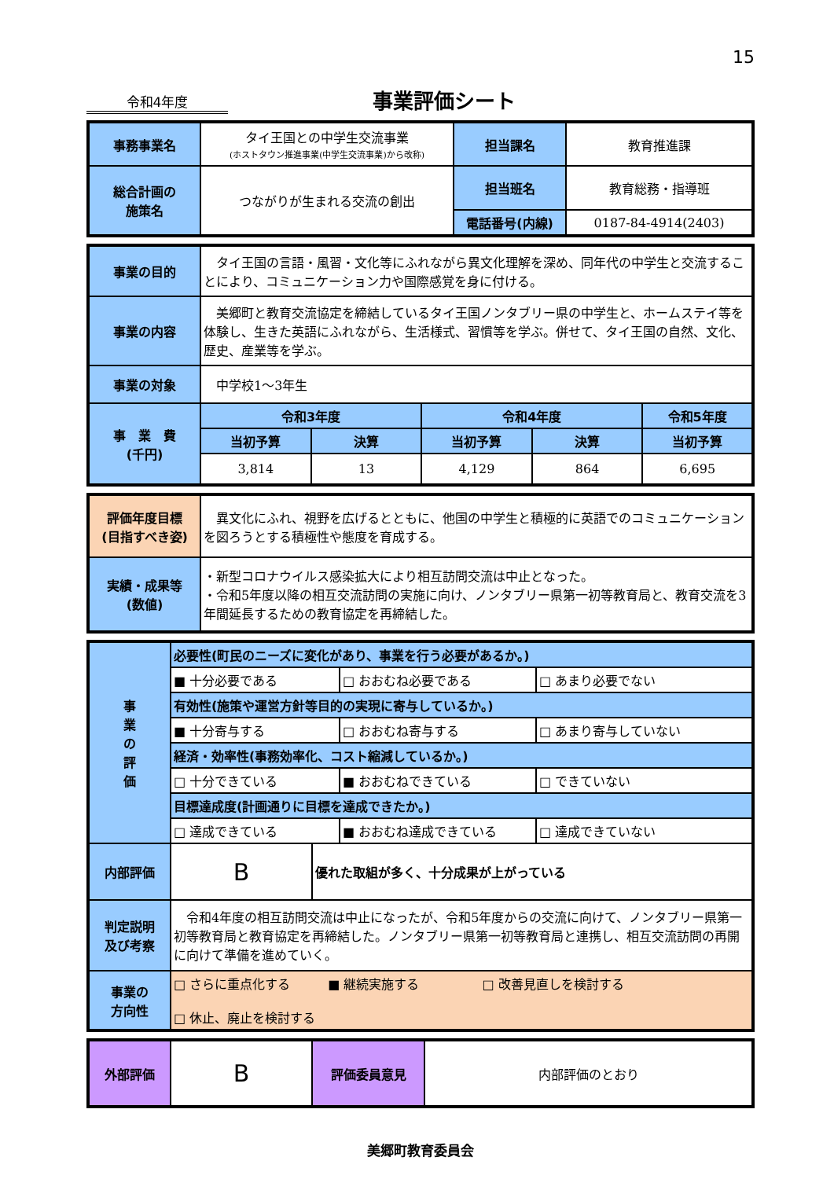15
令和4年度
事業評価シート
| 事務事業名 | タイ王国との中学生交流事業 (ホストタウン推進事業(中学生交流事業)から改称) | 担当課名 | 教育推進課 |
| 総合計画の 施策名 | つながりが生まれる交流の創出 | 担当班名 | 教育総務・指導班 |
| | | 電話番号(内線) | 0187-84-4914(2403) |
| 事業の目的 | タイ王国の言語・風習・文化等にふれながら異文化理解を深め、同年代の中学生と交流することにより、コミュニケーション力や国際感覚を身に付ける。 | | | | |
| 事業の内容 | 美郷町と教育交流協定を締結しているタイ王国ノンタブリー県の中学生と、ホームステイ等を体験し、生きた英語にふれながら、生活様式、習慣等を学ぶ。併せて、タイ王国の自然、文化、歴史、産業等を学ぶ。 | | | | |
| 事業の対象 | 中学校1～3年生 | | | | |
| 事 業 費 (千円) | 令和3年度 | | 令和4年度 | | 令和5年度 |
| | 当初予算 | 決算 | 当初予算 | 決算 | 当初予算 |
| | 3,814 | 13 | 4,129 | 864 | 6,695 |
| 評価年度目標 (目指すべき姿) | 異文化にふれ、視野を広げるとともに、他国の中学生と積極的に英語でのコミュニケーションを図ろうとする積極性や態度を育成する。 |
| 実績・成果等 (数値) | ・新型コロナウイルス感染拡大により相互訪問交流は中止となった。 ・令和5年度以降の相互交流訪問の実施に向け、ノンタブリー県第一初等教育局と、教育交流を3年間延長するための教育協定を再締結した。 |
| 事 業 の 評 価 | 必要性(町民のニーズに変化があり、事業を行う必要があるか。) | | | |
| | ■ 十分必要である | | □ おおむね必要である | □ あまり必要でない |
| | 有効性(施策や運営方針等目的の実現に寄与しているか。) | | | |
| | ■ 十分寄与する | | □ おおむね寄与する | □ あまり寄与していない |
| | 経済・効率性(事務効率化、コスト縮減しているか。) | | | |
| | □ 十分できている | | ■ おおむねできている | □ できていない |
| | 目標達成度(計画通りに目標を達成できたか。) | | | |
| | □ 達成できている | | ■ おおむね達成できている | □ 達成できていない |
| 内部評価 | B | 優れた取組が多く、十分成果が上がっている | | |
| 判定説明 及び考察 | 令和4年度の相互訪問交流は中止になったが、令和5年度からの交流に向けて、ノンタブリー県第一初等教育局と教育協定を再締結した。ノンタブリー県第一初等教育局と連携し、相互交流訪問の再開に向けて準備を進めていく。 | | | |
| 事業の 方向性 | □ さらに重点化する ■ 継続実施する □ 改善見直しを検討する □ 休止、廃止を検討する | | | |
| 外部評価 | B | 評価委員意見 | 内部評価のとおり |
美郷町教育委員会